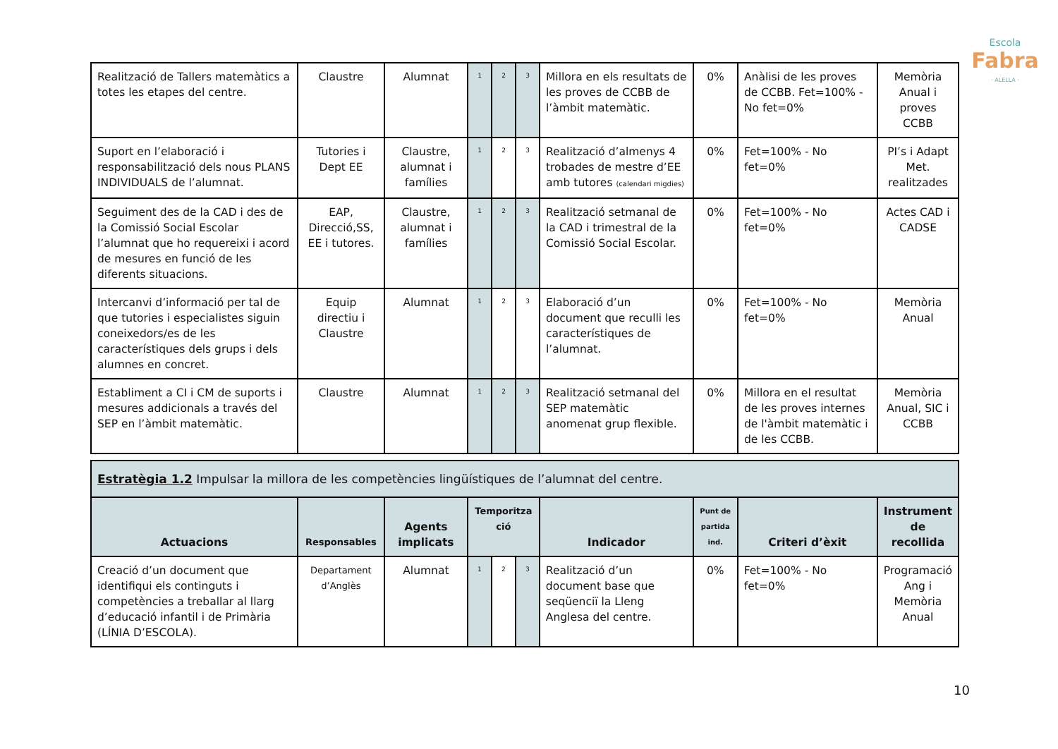Escola
Fabra
· ALELLA ·
| Realització de Tallers matemàtics a totes les etapes del centre. | Claustre | Alumnat | 1 | 2 | 3 | Millora en els resultats de les proves de CCBB de l’àmbit matemàtic. | 0% | Anàlisi de les proves de CCBB. Fet=100% - No fet=0% | Memòria Anual i proves CCBB |
| Suport en l’elaboració i responsabilització dels nous PLANS INDIVIDUALS de l’alumnat. | Tutories i Dept EE | Claustre, alumnat i famílies | 1 | 2 | 3 | Realització d’almenys 4 trobades de mestre d’EE amb tutores (calendari migdies) | 0% | Fet=100% - No fet=0% | PI’s i Adapt Met. realitzades |
| Seguiment des de la CAD i des de la Comissió Social Escolar l’alumnat que ho requereixi i acord de mesures en funció de les diferents situacions. | EAP, Direcció,SS, EE i tutores. | Claustre, alumnat i famílies | 1 | 2 | 3 | Realització setmanal de la CAD i trimestral de la Comissió Social Escolar. | 0% | Fet=100% - No fet=0% | Actes CAD i CADSE |
| Intercanvi d’informació per tal de que tutories i especialistes siguin coneixedors/es de les característiques dels grups i dels alumnes en concret. | Equip directiu i Claustre | Alumnat | 1 | 2 | 3 | Elaboració d’un document que reculli les característiques de l’alumnat. | 0% | Fet=100% - No fet=0% | Memòria Anual |
| Establiment a CI i CM de suports i mesures addicionals a través del SEP en l’àmbit matemàtic. | Claustre | Alumnat | 1 | 2 | 3 | Realització setmanal del SEP matemàtic anomenat grup flexible. | 0% | Millora en el resultat de les proves internes de l'àmbit matemàtic i de les CCBB. | Memòria Anual, SIC i CCBB |
| Estratègia 1.2 Impulsar la millora de les competències lingüístiques de l’alumnat del centre. | | | | | | | | | |
| Actuacions | Responsables | Agents implicats | Temporitza ció | | | Indicador | Punt de partida ind. | Criteri d’èxit | Instrument de recollida |
| Creació d’un document que identifiqui els continguts i competències a treballar al llarg d’educació infantil i de Primària (LÍNIA D’ESCOLA). | Departament d’Anglès | Alumnat | 1 | 2 | 3 | Realització d’un document base que seqüenciï la Lleng Anglesa del centre. | 0% | Fet=100% - No fet=0% | Programació Ang i Memòria Anual |
10